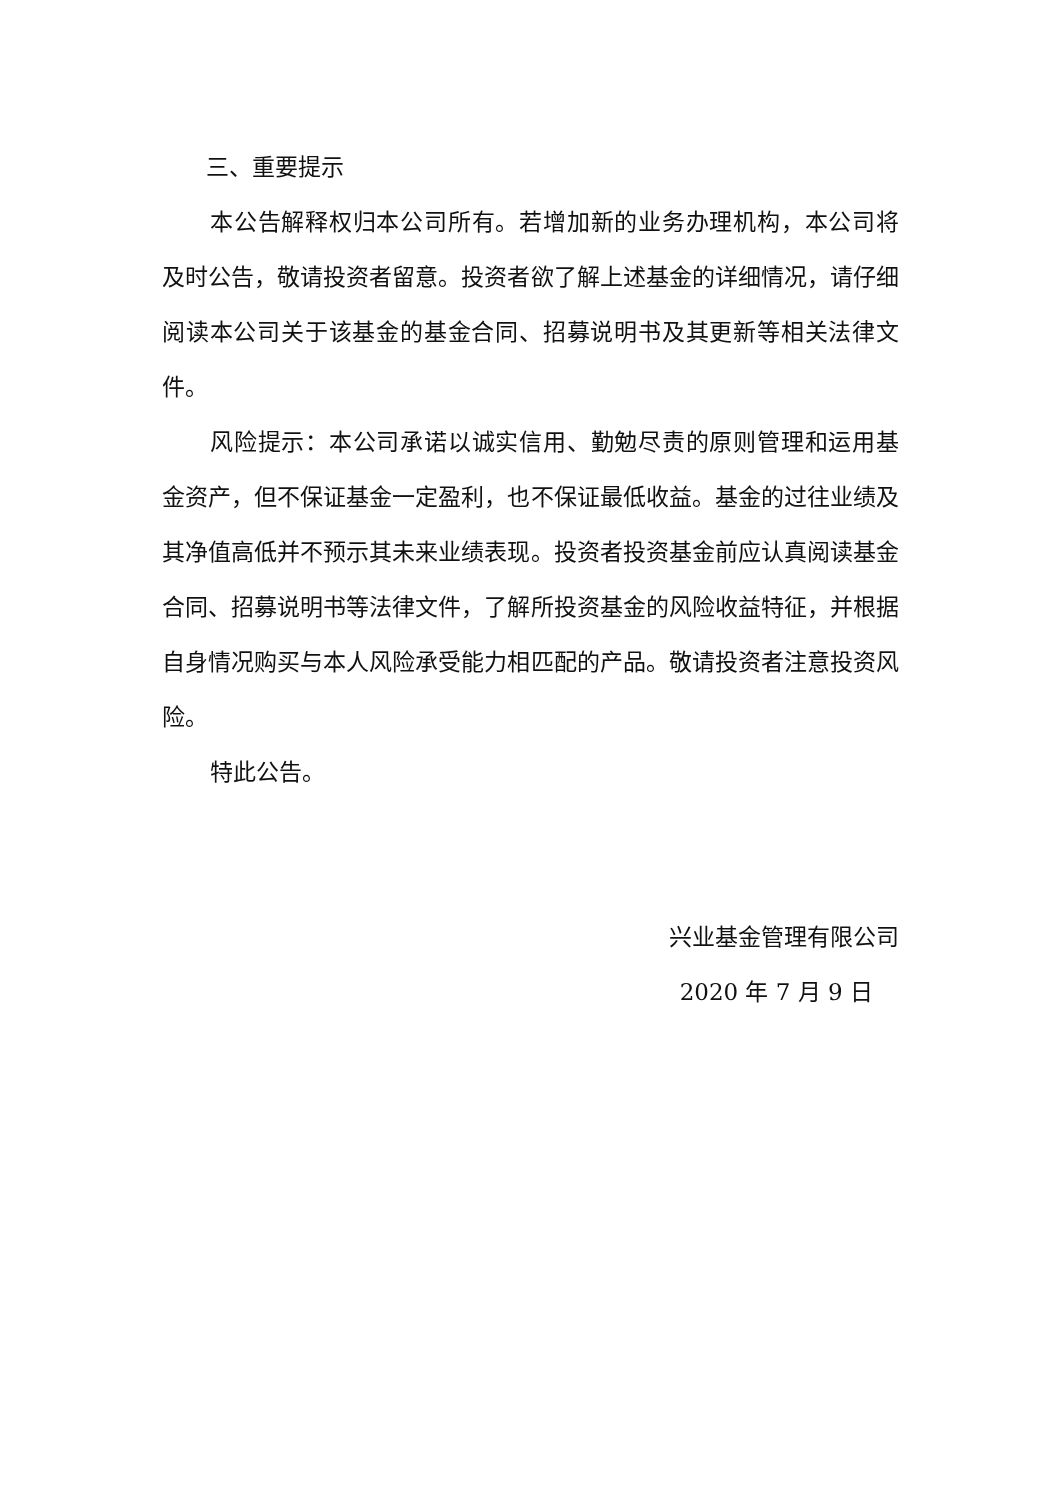三、重要提示
本公告解释权归本公司所有。若增加新的业务办理机构，本公司将及时公告，敬请投资者留意。投资者欲了解上述基金的详细情况，请仔细阅读本公司关于该基金的基金合同、招募说明书及其更新等相关法律文件。
风险提示：本公司承诺以诚实信用、勤勉尽责的原则管理和运用基金资产，但不保证基金一定盈利，也不保证最低收益。基金的过往业绩及其净值高低并不预示其未来业绩表现。投资者投资基金前应认真阅读基金合同、招募说明书等法律文件，了解所投资基金的风险收益特征，并根据自身情况购买与本人风险承受能力相匹配的产品。敬请投资者注意投资风险。
特此公告。
兴业基金管理有限公司
2020 年 7 月 9 日